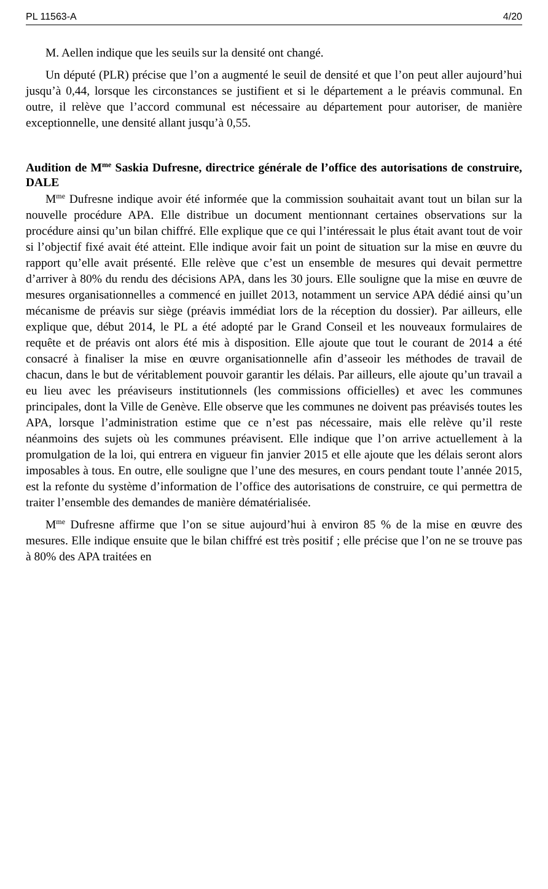PL 11563-A 4/20
M. Aellen indique que les seuils sur la densité ont changé.
Un député (PLR) précise que l’on a augmenté le seuil de densité et que l’on peut aller aujourd’hui jusqu’à 0,44, lorsque les circonstances se justifient et si le département a le préavis communal. En outre, il relève que l’accord communal est nécessaire au département pour autoriser, de manière exceptionnelle, une densité allant jusqu’à 0,55.
Audition de M<sup>me</sup> Saskia Dufresne, directrice générale de l’office des autorisations de construire, DALE
M<sup>me</sup> Dufresne indique avoir été informée que la commission souhaitait avant tout un bilan sur la nouvelle procédure APA. Elle distribue un document mentionnant certaines observations sur la procédure ainsi qu’un bilan chiffré. Elle explique que ce qui l’intéressait le plus était avant tout de voir si l’objectif fixé avait été atteint. Elle indique avoir fait un point de situation sur la mise en œuvre du rapport qu’elle avait présenté. Elle relève que c’est un ensemble de mesures qui devait permettre d’arriver à 80% du rendu des décisions APA, dans les 30 jours. Elle souligne que la mise en œuvre de mesures organisationnelles a commencé en juillet 2013, notamment un service APA dédié ainsi qu’un mécanisme de préavis sur siège (préavis immédiat lors de la réception du dossier). Par ailleurs, elle explique que, début 2014, le PL a été adopté par le Grand Conseil et les nouveaux formulaires de requête et de préavis ont alors été mis à disposition. Elle ajoute que tout le courant de 2014 a été consacré à finaliser la mise en œuvre organisationnelle afin d’asseoir les méthodes de travail de chacun, dans le but de véritablement pouvoir garantir les délais. Par ailleurs, elle ajoute qu’un travail a eu lieu avec les préaviseurs institutionnels (les commissions officielles) et avec les communes principales, dont la Ville de Genève. Elle observe que les communes ne doivent pas préavisés toutes les APA, lorsque l’administration estime que ce n’est pas nécessaire, mais elle relève qu’il reste néanmoins des sujets où les communes préavisent. Elle indique que l’on arrive actuellement à la promulgation de la loi, qui entrera en vigueur fin janvier 2015 et elle ajoute que les délais seront alors imposables à tous. En outre, elle souligne que l’une des mesures, en cours pendant toute l’année 2015, est la refonte du système d’information de l’office des autorisations de construire, ce qui permettra de traiter l’ensemble des demandes de manière dématérialisée.
M<sup>me</sup> Dufresne affirme que l’on se situe aujourd’hui à environ 85 % de la mise en œuvre des mesures. Elle indique ensuite que le bilan chiffré est très positif ; elle précise que l’on ne se trouve pas à 80% des APA traitées en